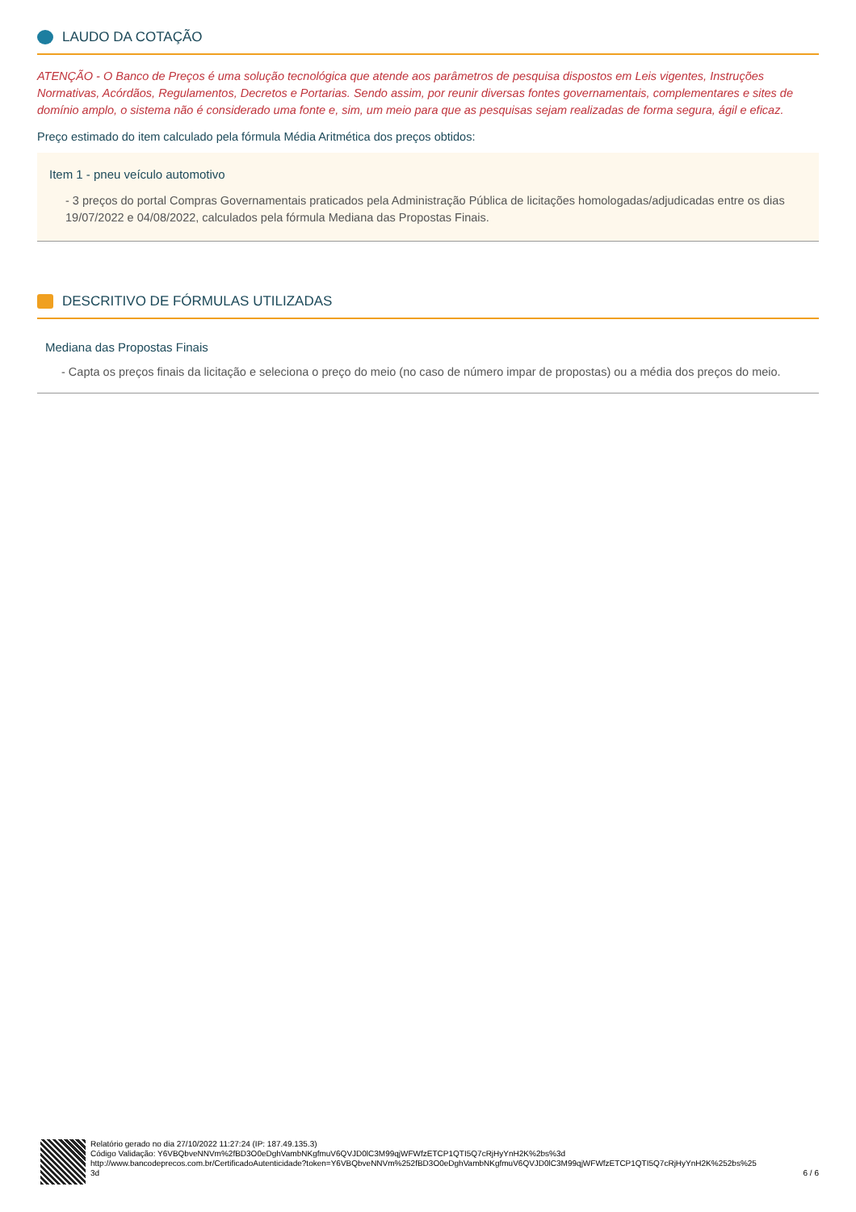LAUDO DA COTAÇÃO
ATENÇÃO - O Banco de Preços é uma solução tecnológica que atende aos parâmetros de pesquisa dispostos em Leis vigentes, Instruções Normativas, Acórdãos, Regulamentos, Decretos e Portarias. Sendo assim, por reunir diversas fontes governamentais, complementares e sites de domínio amplo, o sistema não é considerado uma fonte e, sim, um meio para que as pesquisas sejam realizadas de forma segura, ágil e eficaz.
Preço estimado do item calculado pela fórmula Média Aritmética dos preços obtidos:
Item 1 - pneu veículo automotivo
- 3 preços do portal Compras Governamentais praticados pela Administração Pública de licitações homologadas/adjudicadas entre os dias 19/07/2022 e 04/08/2022, calculados pela fórmula Mediana das Propostas Finais.
DESCRITIVO DE FÓRMULAS UTILIZADAS
Mediana das Propostas Finais
- Capta os preços finais da licitação e seleciona o preço do meio (no caso de número impar de propostas) ou a média dos preços do meio.
Relatório gerado no dia 27/10/2022 11:27:24 (IP: 187.49.135.3)
Código Validação: Y6VBQbveNNVm%2fBD3O0eDghVambNKgfmuV6QVJD0lC3M99qjWFWfzETCP1QTI5Q7cRjHyYnH2K%2bs%3d
http://www.bancodeprecos.com.br/CertificadoAutenticidade?token=Y6VBQbveNNVm%252fBD3O0eDghVambNKgfmuV6QVJD0lC3M99qjWFWfzETCP1QTI5Q7cRjHyYnH2K%252bs%25
3d
6 / 6